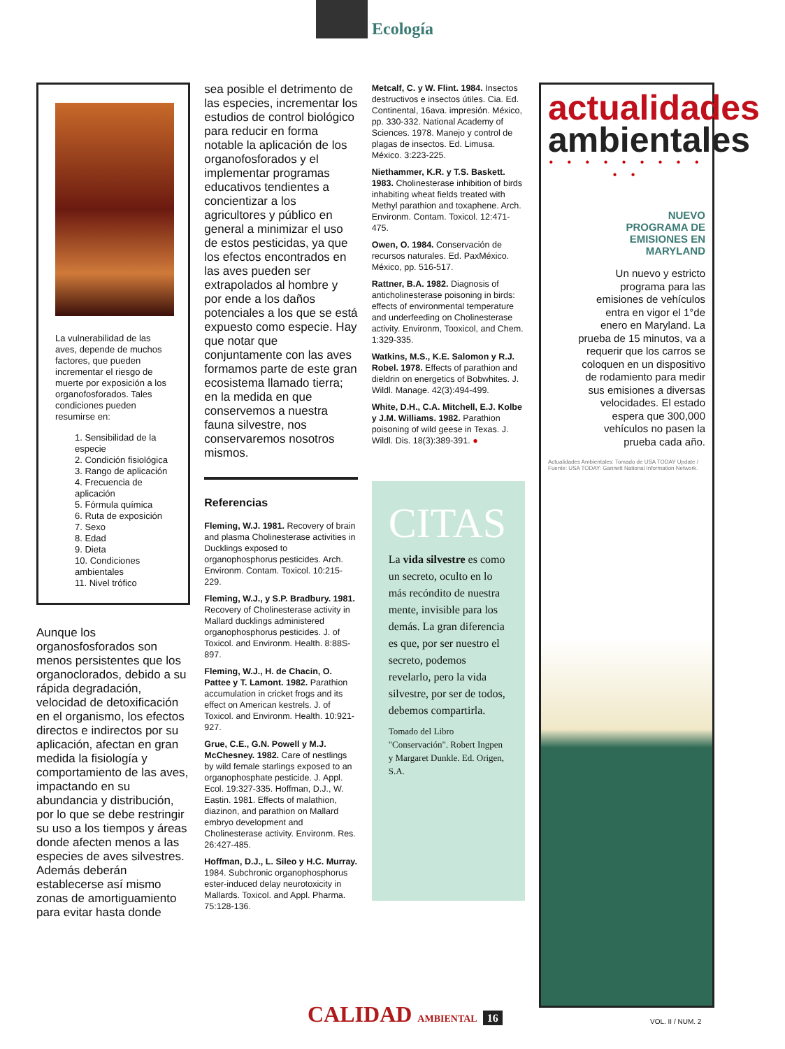Ecología
La vulnerabilidad de las aves, depende de muchos factores, que pueden incrementar el riesgo de muerte por exposición a los organofosforados. Tales condiciones pueden resumirse en:
1. Sensibilidad de la especie
2. Condición fisiológica
3. Rango de aplicación
4. Frecuencia de aplicación
5. Fórmula química
6. Ruta de exposición
7. Sexo
8. Edad
9. Dieta
10. Condiciones ambientales
11. Nivel trófico
Aunque los organosfosforados son menos persistentes que los organoclorados, debido a su rápida degradación, velocidad de detoxificación en el organismo, los efectos directos e indirectos por su aplicación, afectan en gran medida la fisiología y comportamiento de las aves, impactando en su abundancia y distribución, por lo que se debe restringir su uso a los tiempos y áreas donde afecten menos a las especies de aves silvestres. Además deberán establecerse así mismo zonas de amortiguamiento para evitar hasta donde
sea posible el detrimento de las especies, incrementar los estudios de control biológico para reducir en forma notable la aplicación de los organofosforados y el implementar programas educativos tendientes a concientizar a los agricultores y público en general a minimizar el uso de estos pesticidas, ya que los efectos encontrados en las aves pueden ser extrapolados al hombre y por ende a los daños potenciales a los que se está expuesto como especie. Hay que notar que conjuntamente con las aves formamos parte de este gran ecosistema llamado tierra; en la medida en que conservemos a nuestra fauna silvestre, nos conservaremos nosotros mismos.
Referencias
Fleming, W.J. 1981. Recovery of brain and plasma Cholinesterase activities in Ducklings exposed to organophosphorus pesticides. Arch. Environm. Contam. Toxicol. 10:215-229.
Fleming, W.J., y S.P. Bradbury. 1981. Recovery of Cholinesterase activity in Mallard ducklings administered organophosphorus pesticides. J. of Toxicol. and Environm. Health. 8:88S-897.
Fleming, W.J., H. de Chacin, O. Pattee y T. Lamont. 1982. Parathion accumulation in cricket frogs and its effect on American kestrels. J. of Toxicol. and Environm. Health. 10:921-927.
Grue, C.E., G.N. Powell y M.J. McChesney. 1982. Care of nestlings by wild female starlings exposed to an organophosphate pesticide. J. Appl. Ecol. 19:327-335. Hoffman, D.J., W. Eastin. 1981. Effects of malathion, diazinon, and parathion on Mallard embryo development and Cholinesterase activity. Environm. Res. 26:427-485.
Hoffman, D.J., L. Sileo y H.C. Murray. 1984. Subchronic organophosphorus ester-induced delay neurotoxicity in Mallards. Toxicol. and Appl. Pharma. 75:128-136.
Metcalf, C. y W. Flint. 1984. Insectos destructivos e insectos útiles. Cia. Ed. Continental, 16ava. impresión. México, pp. 330-332. National Academy of Sciences. 1978. Manejo y control de plagas de insectos. Ed. Limusa. México. 3:223-225.
Niethammer, K.R. y T.S. Baskett. 1983. Cholinesterase inhibition of birds inhabiting wheat fields treated with Methyl parathion and toxaphene. Arch. Environm. Contam. Toxicol. 12:471-475.
Owen, O. 1984. Conservación de recursos naturales. Ed. PaxMéxico. México, pp. 516-517.
Rattner, B.A. 1982. Diagnosis of anticholinesterase poisoning in birds: effects of environmental temperature and underfeeding on Cholinesterase activity. Environm, Tooxicol, and Chem. 1:329-335.
Watkins, M.S., K.E. Salomon y R.J. Robel. 1978. Effects of parathion and dieldrin on energetics of Bobwhites. J. Wildl. Manage. 42(3):494-499.
White, D.H., C.A. Mitchell, E.J. Kolbe y J.M. Williams. 1982. Parathion poisoning of wild geese in Texas. J. Wildl. Dis. 18(3):389-391. ●
CITAS
La vida silvestre es como un secreto, oculto en lo más recóndito de nuestra mente, invisible para los demás. La gran diferencia es que, por ser nuestro el secreto, podemos revelarlo, pero la vida silvestre, por ser de todos, debemos compartirla.
Tomado del Libro "Conservación". Robert Ingpen y Margaret Dunkle. Ed. Origen, S.A.
actualidades
ambientales
• • • • • • • • • • •
NUEVO
PROGRAMA DE
EMISIONES EN
MARYLAND
Un nuevo y estricto programa para las emisiones de vehículos entra en vigor el 1°de enero en Maryland. La prueba de 15 minutos, va a requerir que los carros se coloquen en un dispositivo de rodamiento para medir sus emisiones a diversas velocidades. El estado espera que 300,000 vehículos no pasen la prueba cada año.
Actualidades Ambientales: Tomado de USA TODAY Update / Fuente: USA TODAY: Gannett National Information Network.
CALIDAD AMBIENTAL 16 VOL. II / NUM. 2